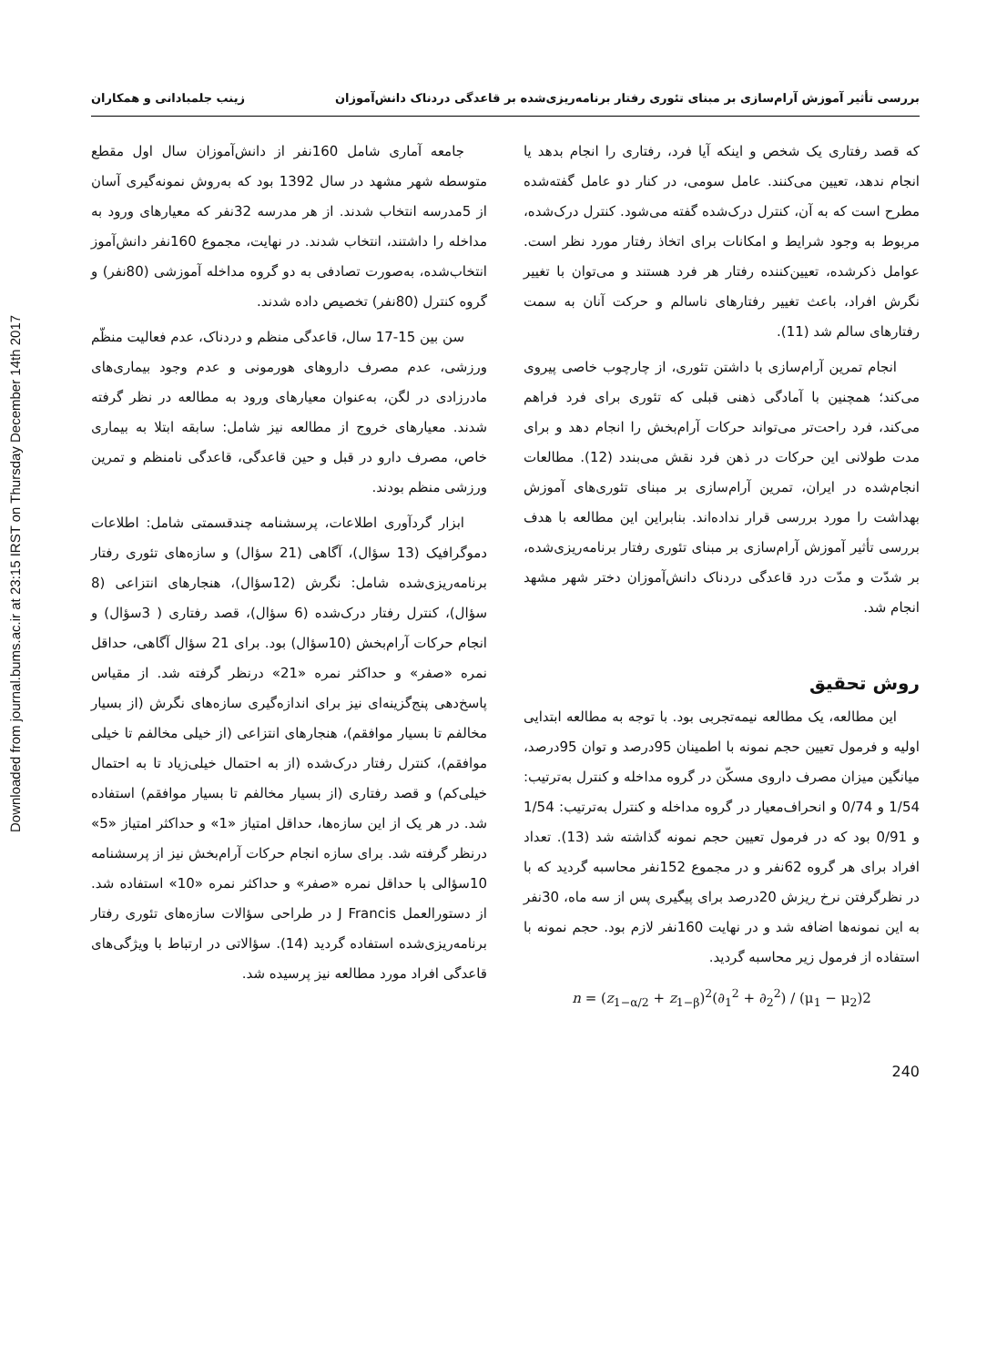Downloaded from journal.bums.ac.ir at 23:15 IRST on Thursday December 14th 2017
بررسی تأثیر آموزش آرام‌سازی بر مبنای تئوری رفتار برنامه‌ریزی‌شده بر قاعدگی دردناک دانش‌آموزان زینب جلمبادانی و همکاران
که قصد رفتاری یک شخص و اینکه آیا فرد، رفتاری را انجام بدهد یا انجام ندهد، تعیین می‌کنند. عامل سومی، در کنار دو عامل گفته‌شده مطرح است که به آن، کنترل درک‌شده گفته می‌شود. کنترل درک‌شده، مربوط به وجود شرایط و امکانات برای اتخاذ رفتار مورد نظر است. عوامل ذکرشده، تعیین‌کننده رفتار هر فرد هستند و می‌توان با تغییر نگرش افراد، باعث تغییر رفتارهای ناسالم و حرکت آنان به سمت رفتارهای سالم شد (11).
انجام تمرین آرام‌سازی با داشتن تئوری، از چارچوب خاصی پیروی می‌کند؛ همچنین با آمادگی ذهنی قبلی که تئوری برای فرد فراهم می‌کند، فرد راحت‌تر می‌تواند حرکات آرام‌بخش را انجام دهد و برای مدت طولانی این حرکات در ذهن فرد نقش می‌بندد (12). مطالعات انجام‌شده در ایران، تمرین آرام‌سازی بر مبنای تئوری‌های آموزش بهداشت را مورد بررسی قرار نداده‌اند. بنابراین این مطالعه با هدف بررسی تأثیر آموزش آرام‌سازی بر مبنای تئوری رفتار برنامه‌ریزی‌شده، بر شدّت و مدّت درد قاعدگی دردناک دانش‌آموزان دختر شهر مشهد انجام شد.
روش تحقیق
این مطالعه، یک مطالعه نیمه‌تجربی بود. با توجه به مطالعه ابتدایی اولیه و فرمول تعیین حجم نمونه با اطمینان 95درصد و توان 95درصد، میانگین میزان مصرف داروی مسکّن در گروه مداخله و کنترل به‌ترتیب: 1/54 و 0/74 و انحراف‌معیار در گروه مداخله و کنترل به‌ترتیب: 1/54 و 0/91 بود که در فرمول تعیین حجم نمونه گذاشته شد (13). تعداد افراد برای هر گروه 62نفر و در مجموع 152نفر محاسبه گردید که با در نظرگرفتن نرخ ریزش 20درصد برای پیگیری پس از سه ماه، 30نفر به این نمونه‌ها اضافه شد و در نهایت 160نفر لازم بود. حجم نمونه با استفاده از فرمول زیر محاسبه گردید.
n = (z<sub>1−α/2</sub> + z<sub>1−β</sub>)<sup>2</sup>(∂<sub>1</sub><sup>2</sup> + ∂<sub>2</sub><sup>2</sup>) / (μ<sub>1</sub> − μ<sub>2</sub>)2
جامعه آماری شامل 160نفر از دانش‌آموزان سال اول مقطع متوسطه شهر مشهد در سال 1392 بود که به‌روش نمونه‌گیری آسان از 5مدرسه انتخاب شدند. از هر مدرسه 32نفر که معیارهای ورود به مداخله را داشتند، انتخاب شدند. در نهایت، مجموع 160نفر دانش‌آموز انتخاب‌شده، به‌صورت تصادفی به دو گروه مداخله آموزشی (80نفر) و گروه کنترل (80نفر) تخصیص داده شدند.
سن بین 15-17 سال، قاعدگی منظم و دردناک، عدم فعالیت منظّم ورزشی، عدم مصرف داروهای هورمونی و عدم وجود بیماری‌های مادرزادی در لگن، به‌عنوان معیارهای ورود به مطالعه در نظر گرفته شدند. معیارهای خروج از مطالعه نیز شامل: سابقه ابتلا به بیماری خاص، مصرف دارو در قبل و حین قاعدگی، قاعدگی نامنظم و تمرین ورزشی منظم بودند.
ابزار گردآوری اطلاعات، پرسشنامه چندقسمتی شامل: اطلاعات دموگرافیک (13 سؤال)، آگاهی (21 سؤال) و سازه‌های تئوری رفتار برنامه‌ریزی‌شده شامل: نگرش (12سؤال)، هنجارهای انتزاعی (8 سؤال)، کنترل رفتار درک‌شده (6 سؤال)، قصد رفتاری ( 3سؤال) و انجام حرکات آرام‌بخش (10سؤال) بود. برای 21 سؤال آگاهی، حداقل نمره «صفر» و حداکثر نمره «21» درنظر گرفته شد. از مقیاس پاسخ‌دهی پنج‌گزینه‌ای نیز برای اندازه‌گیری سازه‌های نگرش (از بسیار مخالفم تا بسیار موافقم)، هنجارهای انتزاعی (از خیلی مخالفم تا خیلی موافقم)، کنترل رفتار درک‌شده (از به احتمال خیلی‌زیاد تا به احتمال خیلی‌کم) و قصد رفتاری (از بسیار مخالفم تا بسیار موافقم) استفاده شد. در هر یک از این سازه‌ها، حداقل امتیاز «1» و حداکثر امتیاز «5» درنظر گرفته شد. برای سازه انجام حرکات آرام‌بخش نیز از پرسشنامه 10سؤالی با حداقل نمره «صفر» و حداکثر نمره «10» استفاده شد. از دستورالعمل J Francis در طراحی سؤالات سازه‌های تئوری رفتار برنامه‌ریزی‌شده استفاده گردید (14). سؤالاتی در ارتباط با ویژگی‌های قاعدگی افراد مورد مطالعه نیز پرسیده شد.
240